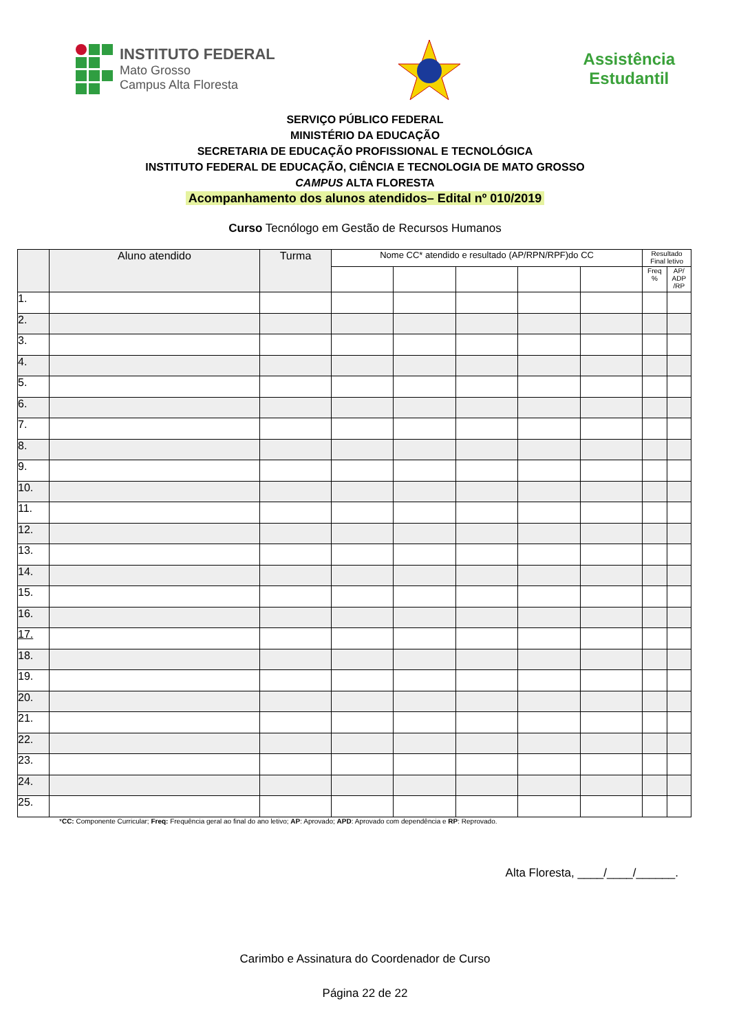INSTITUTO FEDERAL
Mato Grosso
Campus Alta Floresta
Assistência
Estudantil
SERVIÇO PÚBLICO FEDERAL
MINISTÉRIO DA EDUCAÇÃO
SECRETARIA DE EDUCAÇÃO PROFISSIONAL E TECNOLÓGICA
INSTITUTO FEDERAL DE EDUCAÇÃO, CIÊNCIA E TECNOLOGIA DE MATO GROSSO
CAMPUS ALTA FLORESTA
Acompanhamento dos alunos atendidos– Edital nº 010/2019
Curso Tecnólogo em Gestão de Recursos Humanos
| | Aluno atendido | Turma | Nome CC* atendido e resultado (AP/RPN/RPF)do CC | | | | | Resultado Final letivo | |
| --- | --- | --- | --- | --- | --- | --- | --- | --- | --- |
| | | | | | | | | Freq % | AP/ ADP /RP |
| 1. | | | | | | | | | |
| 2. | | | | | | | | | |
| 3. | | | | | | | | | |
| 4. | | | | | | | | | |
| 5. | | | | | | | | | |
| 6. | | | | | | | | | |
| 7. | | | | | | | | | |
| 8. | | | | | | | | | |
| 9. | | | | | | | | | |
| 10. | | | | | | | | | |
| 11. | | | | | | | | | |
| 12. | | | | | | | | | |
| 13. | | | | | | | | | |
| 14. | | | | | | | | | |
| 15. | | | | | | | | | |
| 16. | | | | | | | | | |
| 17. | | | | | | | | | |
| 18. | | | | | | | | | |
| 19. | | | | | | | | | |
| 20. | | | | | | | | | |
| 21. | | | | | | | | | |
| 22. | | | | | | | | | |
| 23. | | | | | | | | | |
| 24. | | | | | | | | | |
| 25. | | | | | | | | | |
*CC: Componente Curricular; Freq: Frequência geral ao final do ano letivo; AP: Aprovado; APD: Aprovado com dependência e RP: Reprovado.
Alta Floresta, ____/____/______.
Carimbo e Assinatura do Coordenador de Curso
Página 22 de 22